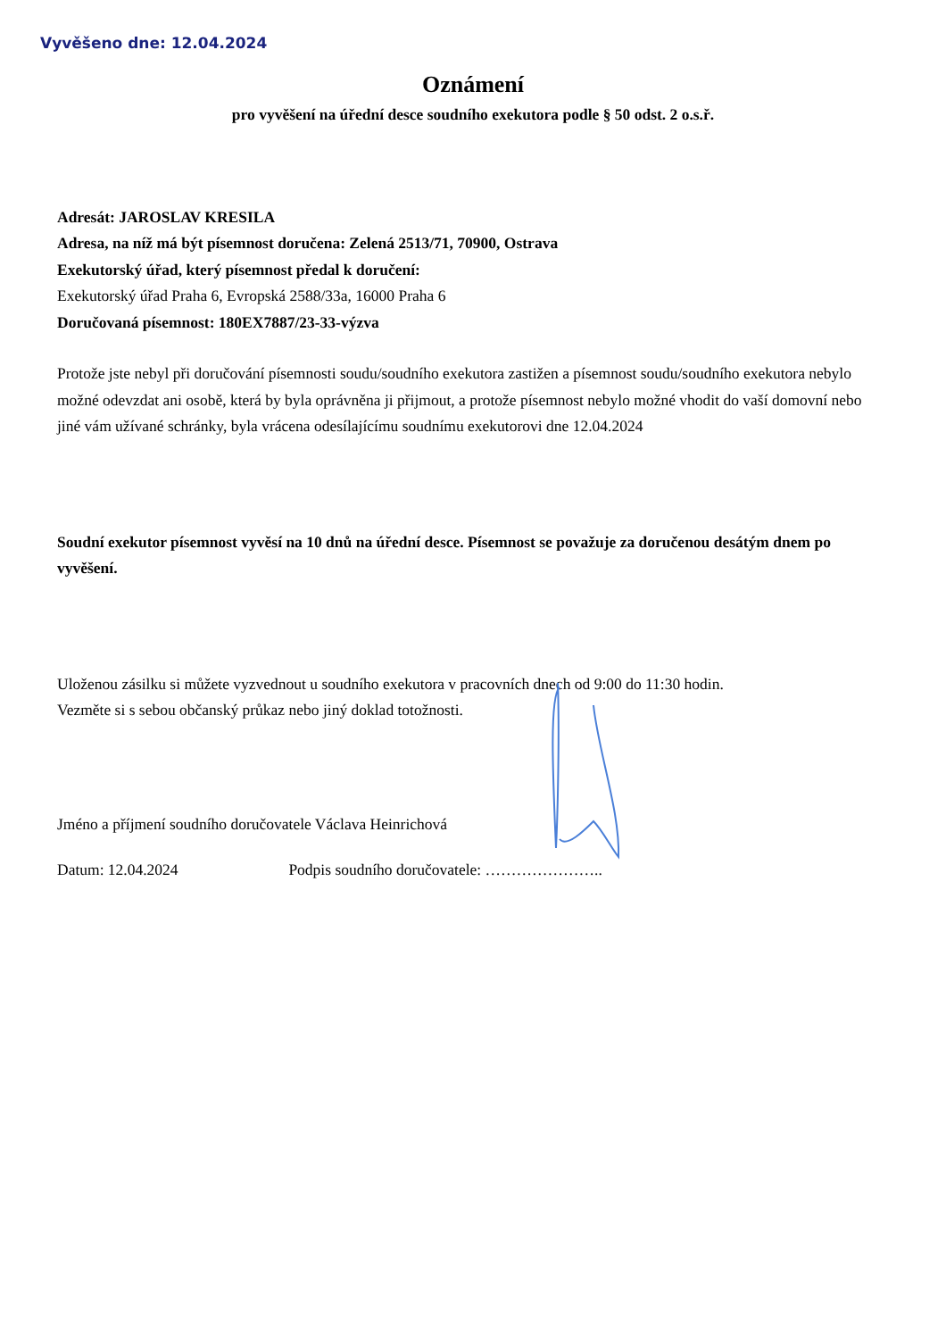Vyvěšeno dne: 12.04.2024
Oznámení
pro vyvěšení na úřední desce soudního exekutora podle § 50 odst. 2 o.s.ř.
Adresát: JAROSLAV KRESILA
Adresa, na níž má být písemnost doručena: Zelená 2513/71, 70900, Ostrava
Exekutorský úřad, který písemnost předal k doručení:
Exekutorský úřad Praha 6, Evropská 2588/33a, 16000 Praha 6
Doručovaná písemnost: 180EX7887/23-33-výzva
Protože jste nebyl při doručování písemnosti soudu/soudního exekutora zastižen a písemnost soudu/soudního exekutora nebylo možné odevzdat ani osobě, která by byla oprávněna ji přijmout, a protože písemnost nebylo možné vhodit do vaší domovní nebo jiné vám užívané schránky, byla vrácena odesílajícímu soudnímu exekutorovi dne 12.04.2024
Soudní exekutor písemnost vyvěsí na 10 dnů na úřední desce. Písemnost se považuje za doručenou desátým dnem po vyvěšení.
Uloženou zásilku si můžete vyzvednout u soudního exekutora v pracovních dnech od 9:00 do 11:30 hodin.
Vezměte si s sebou občanský průkaz nebo jiný doklad totožnosti.
Jméno a příjmení soudního doručovatele Václava Heinrichová
Datum: 12.04.2024 Podpis soudního doručovatele: …………………..